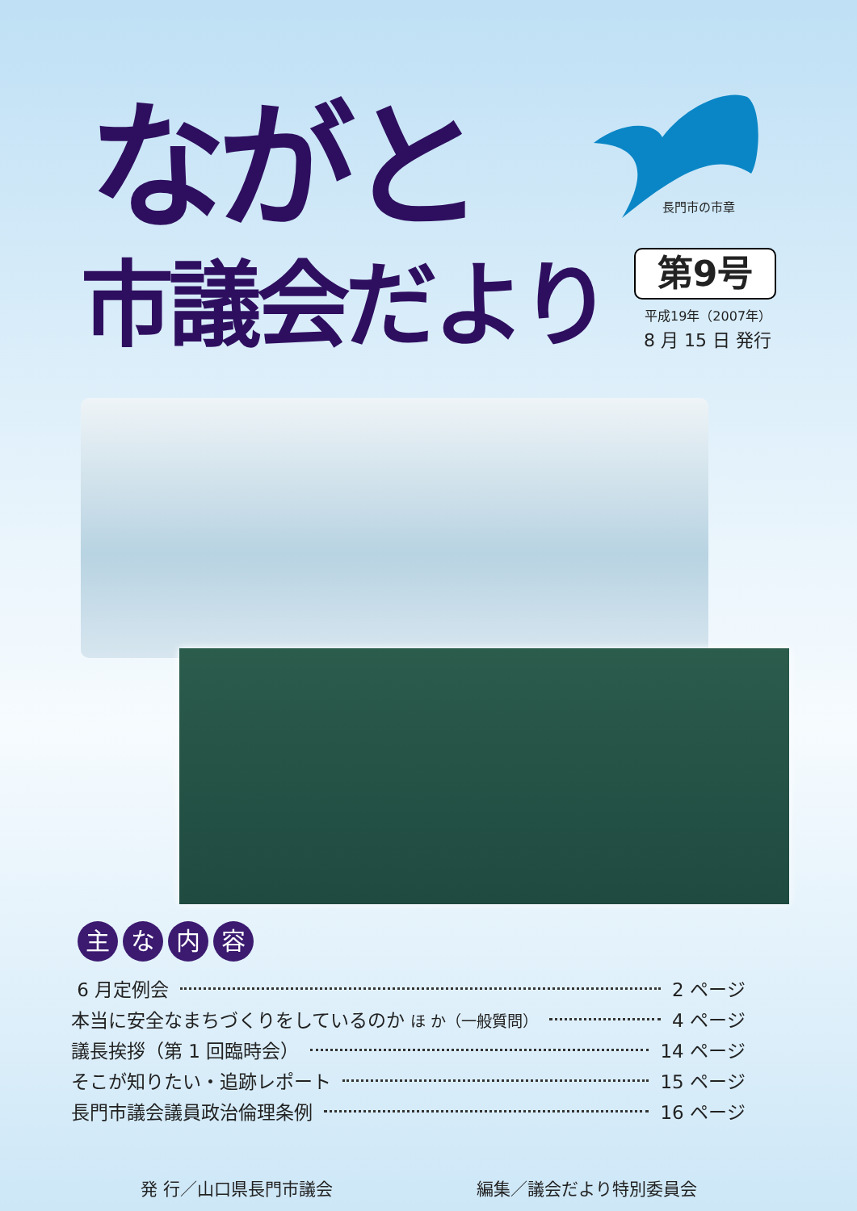ながと 長門市の市章
市議会だより 第9号
平成19年（2007年）
8 月 15 日 発行
主な内容
6 月定例会 2 ページ
本当に安全なまちづくりをしているのか ほ か（一般質問） 4 ページ
議長挨拶（第 1 回臨時会） 14 ページ
そこが知りたい・追跡レポート 15 ページ
長門市議会議員政治倫理条例 16 ページ
発 行／山口県長門市議会 編集／議会だより特別委員会